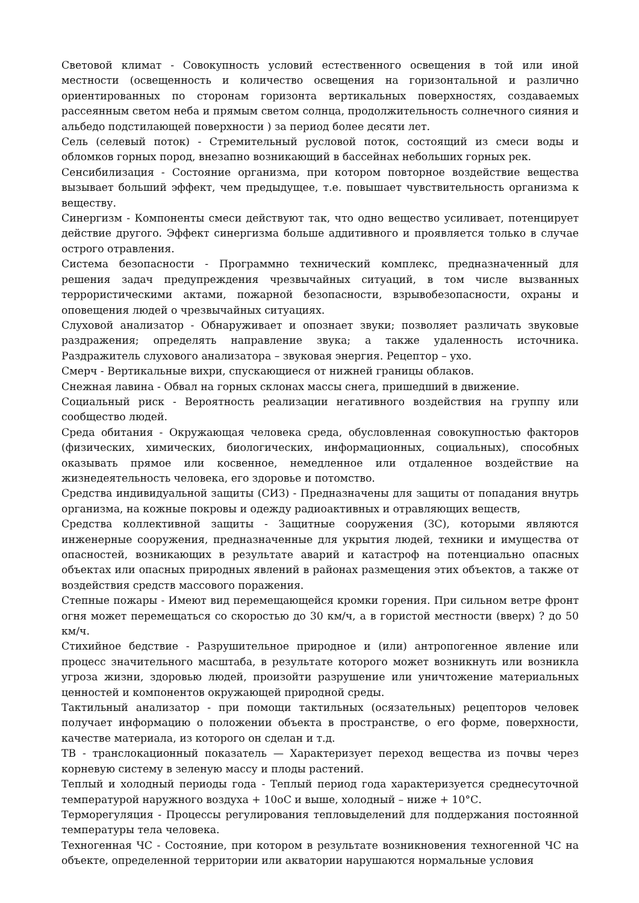Световой климат - Совокупность условий естественного освещения в той или иной местности (освещенность и количество освещения на горизонтальной и различно ориентированных по сторонам горизонта вертикальных поверхностях, создаваемых рассеянным светом неба и прямым светом солнца, продолжительность солнечного сияния и альбедо подстилающей поверхности ) за период более десяти лет.
Сель (селевый поток) - Стремительный русловой поток, состоящий из смеси воды и обломков горных пород, внезапно возникающий в бассейнах небольших горных рек.
Сенсибилизация - Состояние организма, при котором повторное воздействие вещества вызывает больший эффект, чем предыдущее, т.е. повышает чувствительность организма к веществу.
Синергизм - Компоненты смеси действуют так, что одно вещество усиливает, потенцирует действие другого. Эффект синергизма больше аддитивного и проявляется только в случае острого отравления.
Система безопасности - Программно технический комплекс, предназначенный для решения задач предупреждения чрезвычайных ситуаций, в том числе вызванных террористическими актами, пожарной безопасности, взрывобезопасности, охраны и оповещения людей о чрезвычайных ситуациях.
Слуховой анализатор - Обнаруживает и опознает звуки; позволяет различать звуковые раздражения; определять направление звука; а также удаленность источника. Раздражитель слухового анализатора – звуковая энергия. Рецептор – ухо.
Смерч - Вертикальные вихри, спускающиеся от нижней границы облаков.
Снежная лавина - Обвал на горных склонах массы снега, пришедший в движение.
Социальный риск - Вероятность реализации негативного воздействия на группу или сообщество людей.
Среда обитания - Окружающая человека среда, обусловленная совокупностью факторов (физических, химических, биологических, информационных, социальных), способных оказывать прямое или косвенное, немедленное или отдаленное воздействие на жизнедеятельность человека, его здоровье и потомство.
Средства индивидуальной защиты (СИЗ) - Предназначены для защиты от попадания внутрь организма, на кожные покровы и одежду радиоактивных и отравляющих веществ,
Средства коллективной защиты - Защитные сооружения (ЗС), которыми являются инженерные сооружения, предназначенные для укрытия людей, техники и имущества от опасностей, возникающих в результате аварий и катастроф на потенциально опасных объектах или опасных природных явлений в районах размещения этих объектов, а также от воздействия средств массового поражения.
Степные пожары - Имеют вид перемещающейся кромки горения. При сильном ветре фронт огня может перемещаться со скоростью до 30 км/ч, а в гористой местности (вверх) ? до 50 км/ч.
Стихийное бедствие - Разрушительное природное и (или) антропогенное явление или процесс значительного масштаба, в результате которого может возникнуть или возникла угроза жизни, здоровью людей, произойти разрушение или уничтожение материальных ценностей и компонентов окружающей природной среды.
Тактильный анализатор - при помощи тактильных (осязательных) рецепторов человек получает информацию о положении объекта в пространстве, о его форме, поверхности, качестве материала, из которого он сделан и т.д.
ТВ - транслокационный показатель — Характеризует переход вещества из почвы через корневую систему в зеленую массу и плоды растений.
Теплый и холодный периоды года - Теплый период года характеризуется среднесуточной температурой наружного воздуха + 10оС и выше, холодный – ниже + 10°С.
Терморегуляция - Процессы регулирования тепловыделений для поддержания постоянной температуры тела человека.
Техногенная ЧС - Состояние, при котором в результате возникновения техногенной ЧС на объекте, определенной территории или акватории нарушаются нормальные условия